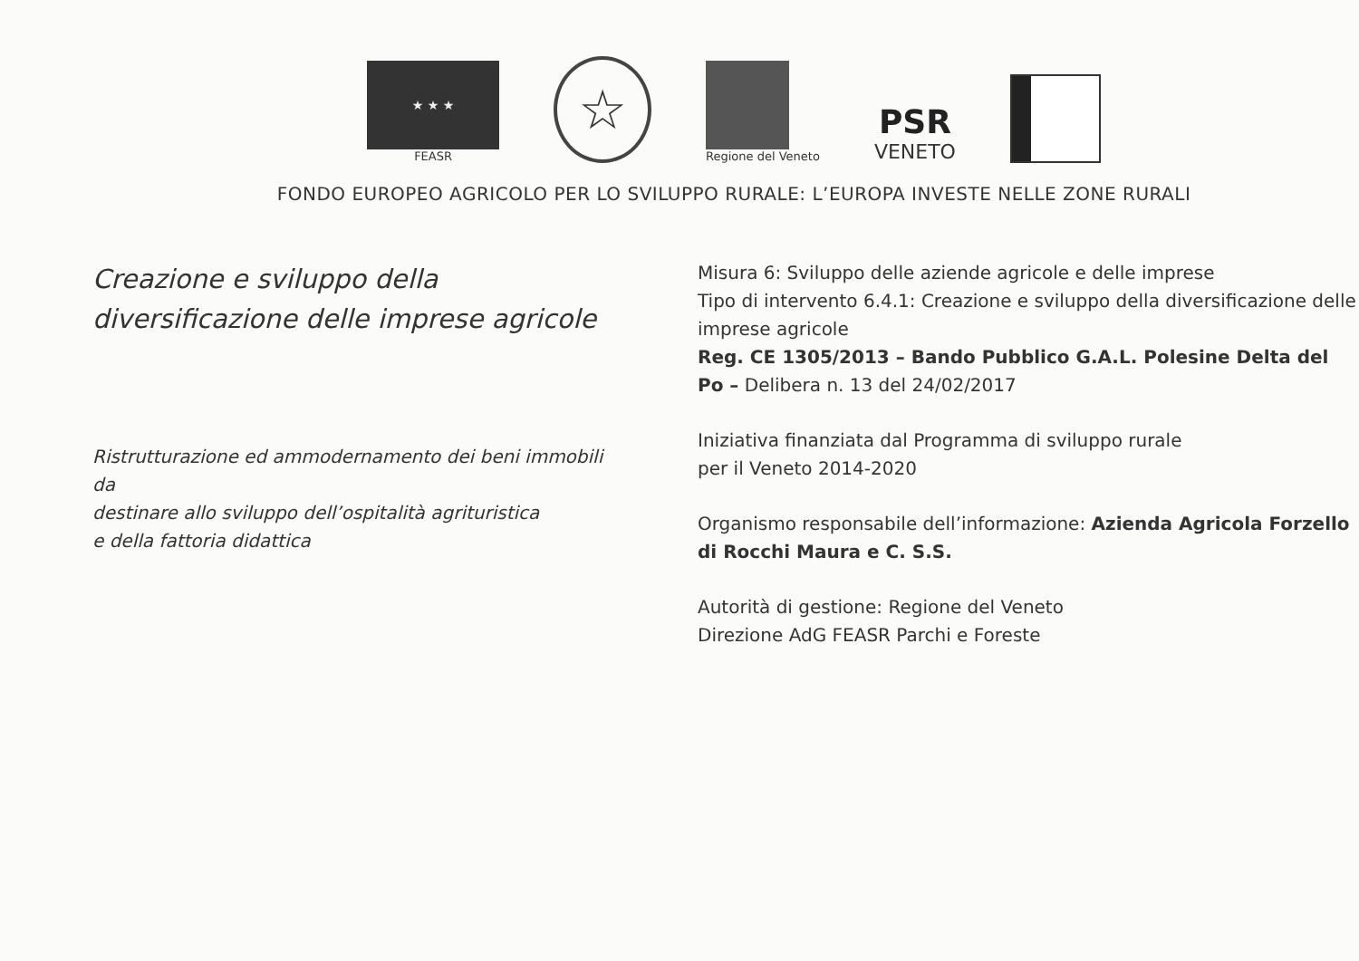★ ★ ★
FEASR
☆
Regione del Veneto
PSR
VENETO
FONDO EUROPEO AGRICOLO PER LO SVILUPPO RURALE: L’EUROPA INVESTE NELLE ZONE RURALI
Creazione e sviluppo della diversificazione delle imprese agricole
Ristrutturazione ed ammodernamento dei beni immobili da
destinare allo sviluppo dell’ospitalità agrituristica
e della fattoria didattica
Misura 6: Sviluppo delle aziende agricole e delle imprese
Tipo di intervento 6.4.1: Creazione e sviluppo della diversificazione delle imprese agricole
Reg. CE 1305/2013 – Bando Pubblico G.A.L. Polesine Delta del Po – Delibera n. 13 del 24/02/2017
Iniziativa finanziata dal Programma di sviluppo rurale
per il Veneto 2014-2020
Organismo responsabile dell’informazione: Azienda Agricola Forzello di Rocchi Maura e C. S.S.
Autorità di gestione: Regione del Veneto
Direzione AdG FEASR Parchi e Foreste